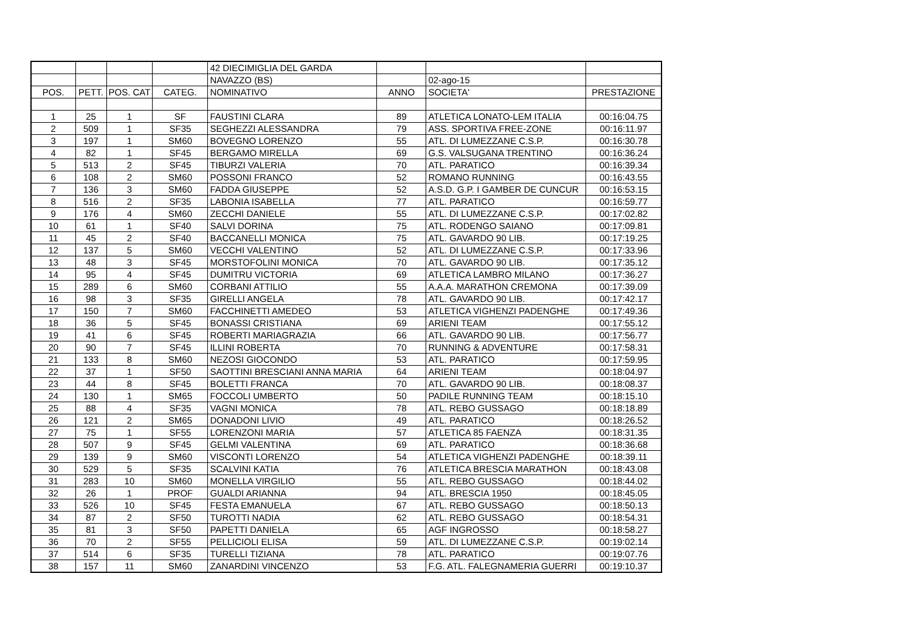| | | | | 42 DIECIMIGLIA DEL GARDA | | | |
| | | | | NAVAZZO (BS) | | 02-ago-15 | |
| POS. | PETT. | POS. CAT | CATEG. | NOMINATIVO | ANNO | SOCIETA' | PRESTAZIONE |
| 1 | 25 | 1 | SF | FAUSTINI CLARA | 89 | ATLETICA LONATO-LEM ITALIA | 00:16:04.75 |
| 2 | 509 | 1 | SF35 | SEGHEZZI ALESSANDRA | 79 | ASS. SPORTIVA FREE-ZONE | 00:16:11.97 |
| 3 | 197 | 1 | SM60 | BOVEGNO LORENZO | 55 | ATL. DI LUMEZZANE C.S.P. | 00:16:30.78 |
| 4 | 82 | 1 | SF45 | BERGAMO MIRELLA | 69 | G.S. VALSUGANA TRENTINO | 00:16:36.24 |
| 5 | 513 | 2 | SF45 | TIBURZI VALERIA | 70 | ATL. PARATICO | 00:16:39.34 |
| 6 | 108 | 2 | SM60 | POSSONI FRANCO | 52 | ROMANO RUNNING | 00:16:43.55 |
| 7 | 136 | 3 | SM60 | FADDA GIUSEPPE | 52 | A.S.D. G.P. I GAMBER DE CUNCUR | 00:16:53.15 |
| 8 | 516 | 2 | SF35 | LABONIA ISABELLA | 77 | ATL. PARATICO | 00:16:59.77 |
| 9 | 176 | 4 | SM60 | ZECCHI DANIELE | 55 | ATL. DI LUMEZZANE C.S.P. | 00:17:02.82 |
| 10 | 61 | 1 | SF40 | SALVI DORINA | 75 | ATL. RODENGO SAIANO | 00:17:09.81 |
| 11 | 45 | 2 | SF40 | BACCANELLI MONICA | 75 | ATL. GAVARDO 90 LIB. | 00:17:19.25 |
| 12 | 137 | 5 | SM60 | VECCHI VALENTINO | 52 | ATL. DI LUMEZZANE C.S.P. | 00:17:33.96 |
| 13 | 48 | 3 | SF45 | MORSTOFOLINI MONICA | 70 | ATL. GAVARDO 90 LIB. | 00:17:35.12 |
| 14 | 95 | 4 | SF45 | DUMITRU VICTORIA | 69 | ATLETICA LAMBRO MILANO | 00:17:36.27 |
| 15 | 289 | 6 | SM60 | CORBANI ATTILIO | 55 | A.A.A. MARATHON CREMONA | 00:17:39.09 |
| 16 | 98 | 3 | SF35 | GIRELLI ANGELA | 78 | ATL. GAVARDO 90 LIB. | 00:17:42.17 |
| 17 | 150 | 7 | SM60 | FACCHINETTI AMEDEO | 53 | ATLETICA VIGHENZI PADENGHE | 00:17:49.36 |
| 18 | 36 | 5 | SF45 | BONASSI CRISTIANA | 69 | ARIENI TEAM | 00:17:55.12 |
| 19 | 41 | 6 | SF45 | ROBERTI MARIAGRAZIA | 66 | ATL. GAVARDO 90 LIB. | 00:17:56.77 |
| 20 | 90 | 7 | SF45 | ILLINI ROBERTA | 70 | RUNNING & ADVENTURE | 00:17:58.31 |
| 21 | 133 | 8 | SM60 | NEZOSI GIOCONDO | 53 | ATL. PARATICO | 00:17:59.95 |
| 22 | 37 | 1 | SF50 | SAOTTINI BRESCIANI ANNA MARIA | 64 | ARIENI TEAM | 00:18:04.97 |
| 23 | 44 | 8 | SF45 | BOLETTI FRANCA | 70 | ATL. GAVARDO 90 LIB. | 00:18:08.37 |
| 24 | 130 | 1 | SM65 | FOCCOLI UMBERTO | 50 | PADILE RUNNING TEAM | 00:18:15.10 |
| 25 | 88 | 4 | SF35 | VAGNI MONICA | 78 | ATL. REBO GUSSAGO | 00:18:18.89 |
| 26 | 121 | 2 | SM65 | DONADONI LIVIO | 49 | ATL. PARATICO | 00:18:26.52 |
| 27 | 75 | 1 | SF55 | LORENZONI MARIA | 57 | ATLETICA 85 FAENZA | 00:18:31.35 |
| 28 | 507 | 9 | SF45 | GELMI VALENTINA | 69 | ATL. PARATICO | 00:18:36.68 |
| 29 | 139 | 9 | SM60 | VISCONTI LORENZO | 54 | ATLETICA VIGHENZI PADENGHE | 00:18:39.11 |
| 30 | 529 | 5 | SF35 | SCALVINI KATIA | 76 | ATLETICA BRESCIA MARATHON | 00:18:43.08 |
| 31 | 283 | 10 | SM60 | MONELLA VIRGILIO | 55 | ATL. REBO GUSSAGO | 00:18:44.02 |
| 32 | 26 | 1 | PROF | GUALDI ARIANNA | 94 | ATL. BRESCIA 1950 | 00:18:45.05 |
| 33 | 526 | 10 | SF45 | FESTA EMANUELA | 67 | ATL. REBO GUSSAGO | 00:18:50.13 |
| 34 | 87 | 2 | SF50 | TUROTTI NADIA | 62 | ATL. REBO GUSSAGO | 00:18:54.31 |
| 35 | 81 | 3 | SF50 | PAPETTI DANIELA | 65 | AGF INGROSSO | 00:18:58.27 |
| 36 | 70 | 2 | SF55 | PELLICIOLI ELISA | 59 | ATL. DI LUMEZZANE C.S.P. | 00:19:02.14 |
| 37 | 514 | 6 | SF35 | TURELLI TIZIANA | 78 | ATL. PARATICO | 00:19:07.76 |
| 38 | 157 | 11 | SM60 | ZANARDINI VINCENZO | 53 | F.G. ATL. FALEGNAMERIA GUERRI | 00:19:10.37 |